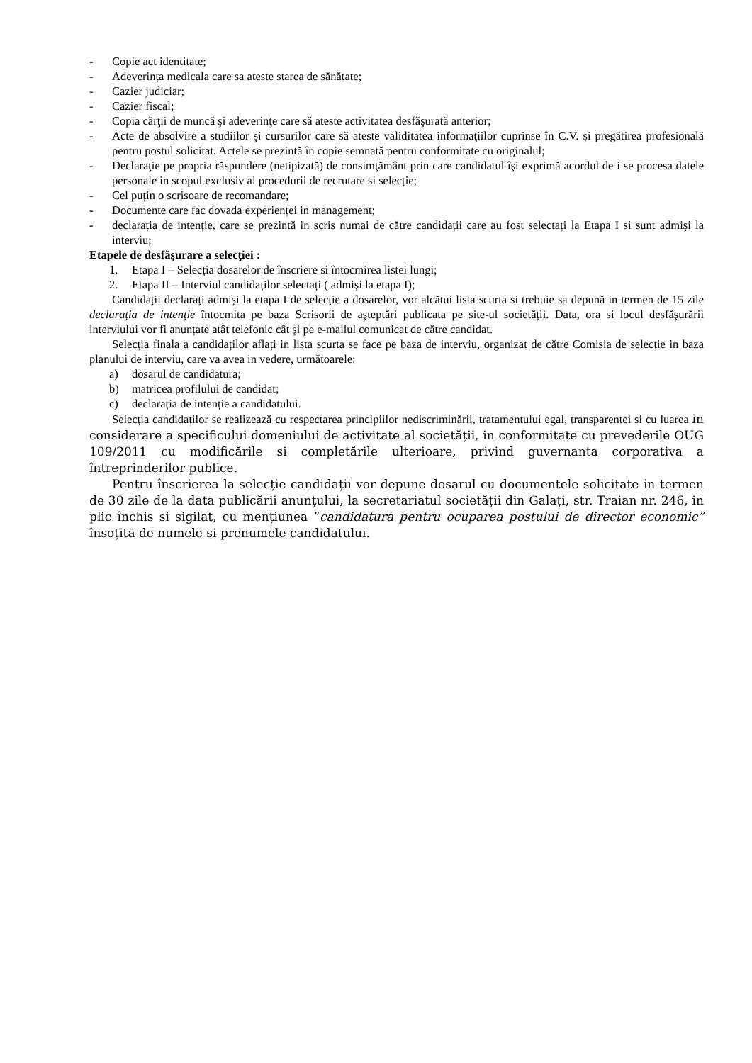- Copie act identitate;
- Adeverința medicala care sa ateste starea de sănătate;
- Cazier judiciar;
- Cazier fiscal;
- Copia cărţii de muncă şi adeverinţe care să ateste activitatea desfăşurată anterior;
- Acte de absolvire a studiilor şi cursurilor care să ateste validitatea informaţiilor cuprinse în C.V. și pregătirea profesională pentru postul solicitat. Actele se prezintă în copie semnată pentru conformitate cu originalul;
- Declaraţie pe propria răspundere (netipizată) de consimţământ prin care candidatul îşi exprimă acordul de i se procesa datele personale in scopul exclusiv al procedurii de recrutare si selecție;
- Cel puțin o scrisoare de recomandare;
- Documente care fac dovada experienței in management;
- declarația de intenție, care se prezintă in scris numai de către candidații care au fost selectați la Etapa I si sunt admişi la interviu;
Etapele de desfăşurare a selecţiei :
1. Etapa I – Selecția dosarelor de înscriere si întocmirea listei lungi;
2. Etapa II – Interviul candidaților selectați ( admişi la etapa I);
Candidații declarați admiși la etapa I de selecție a dosarelor, vor alcătui lista scurta si trebuie sa depună in termen de 15 zile declarația de intenție întocmita pe baza Scrisorii de aşteptări publicata pe site-ul societății. Data, ora si locul desfăşurării interviului vor fi anunțate atât telefonic cât şi pe e-mailul comunicat de către candidat.
Selecția finala a candidaților aflați in lista scurta se face pe baza de interviu, organizat de către Comisia de selecție in baza planului de interviu, care va avea in vedere, următoarele:
a) dosarul de candidatura;
b) matricea profilului de candidat;
c) declarația de intenție a candidatului.
Selecția candidaților se realizează cu respectarea principiilor nediscriminării, tratamentului egal, transparentei si cu luarea in considerare a specificului domeniului de activitate al societății, in conformitate cu prevederile OUG 109/2011 cu modificările si completările ulterioare, privind guvernanta corporativa a întreprinderilor publice.
Pentru înscrierea la selecție candidații vor depune dosarul cu documentele solicitate in termen de 30 zile de la data publicării anunțului, la secretariatul societății din Galați, str. Traian nr. 246, in plic închis si sigilat, cu mențiunea ”candidatura pentru ocuparea postului de director economic” însoțită de numele si prenumele candidatului.